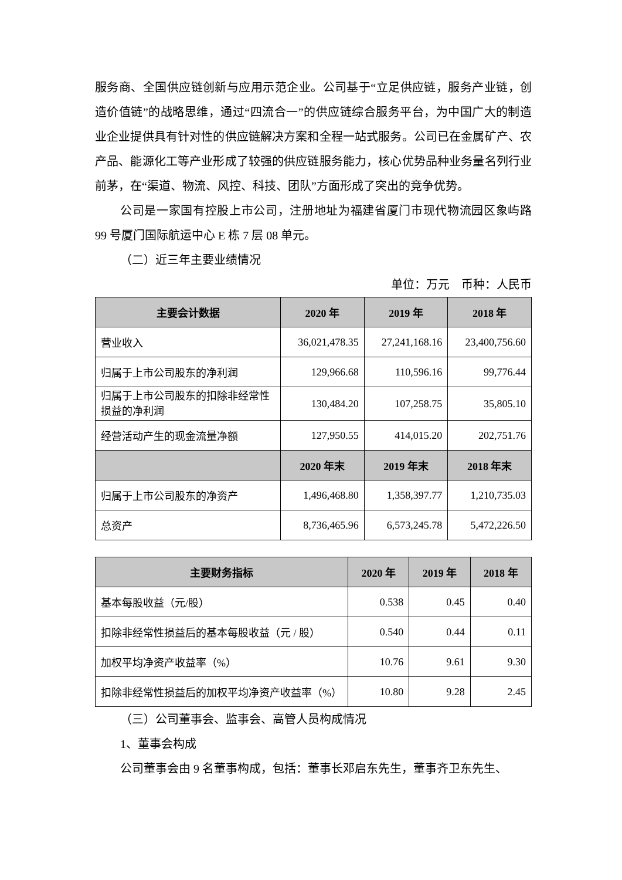服务商、全国供应链创新与应用示范企业。公司基于“立足供应链，服务产业链，创造价值链”的战略思维，通过“四流合一”的供应链综合服务平台，为中国广大的制造业企业提供具有针对性的供应链解决方案和全程一站式服务。公司已在金属矿产、农产品、能源化工等产业形成了较强的供应链服务能力，核心优势品种业务量名列行业前茅，在“渠道、物流、风控、科技、团队”方面形成了突出的竞争优势。
公司是一家国有控股上市公司，注册地址为福建省厦门市现代物流园区象屿路 99 号厦门国际航运中心 E 栋 7 层 08 单元。
（二）近三年主要业绩情况
单位：万元　币种：人民币
| 主要会计数据 | 2020 年 | 2019 年 | 2018 年 |
| --- | --- | --- | --- |
| 营业收入 | 36,021,478.35 | 27,241,168.16 | 23,400,756.60 |
| 归属于上市公司股东的净利润 | 129,966.68 | 110,596.16 | 99,776.44 |
| 归属于上市公司股东的扣除非经常性损益的净利润 | 130,484.20 | 107,258.75 | 35,805.10 |
| 经营活动产生的现金流量净额 | 127,950.55 | 414,015.20 | 202,751.76 |
| | 2020 年末 | 2019 年末 | 2018 年末 |
| 归属于上市公司股东的净资产 | 1,496,468.80 | 1,358,397.77 | 1,210,735.03 |
| 总资产 | 8,736,465.96 | 6,573,245.78 | 5,472,226.50 |
| 主要财务指标 | 2020 年 | 2019 年 | 2018 年 |
| --- | --- | --- | --- |
| 基本每股收益（元/股） | 0.538 | 0.45 | 0.40 |
| 扣除非经常性损益后的基本每股收益（元 / 股） | 0.540 | 0.44 | 0.11 |
| 加权平均净资产收益率（%） | 10.76 | 9.61 | 9.30 |
| 扣除非经常性损益后的加权平均净资产收益率（%） | 10.80 | 9.28 | 2.45 |
（三）公司董事会、监事会、高管人员构成情况
1、董事会构成
公司董事会由 9 名董事构成，包括：董事长邓启东先生，董事齐卫东先生、